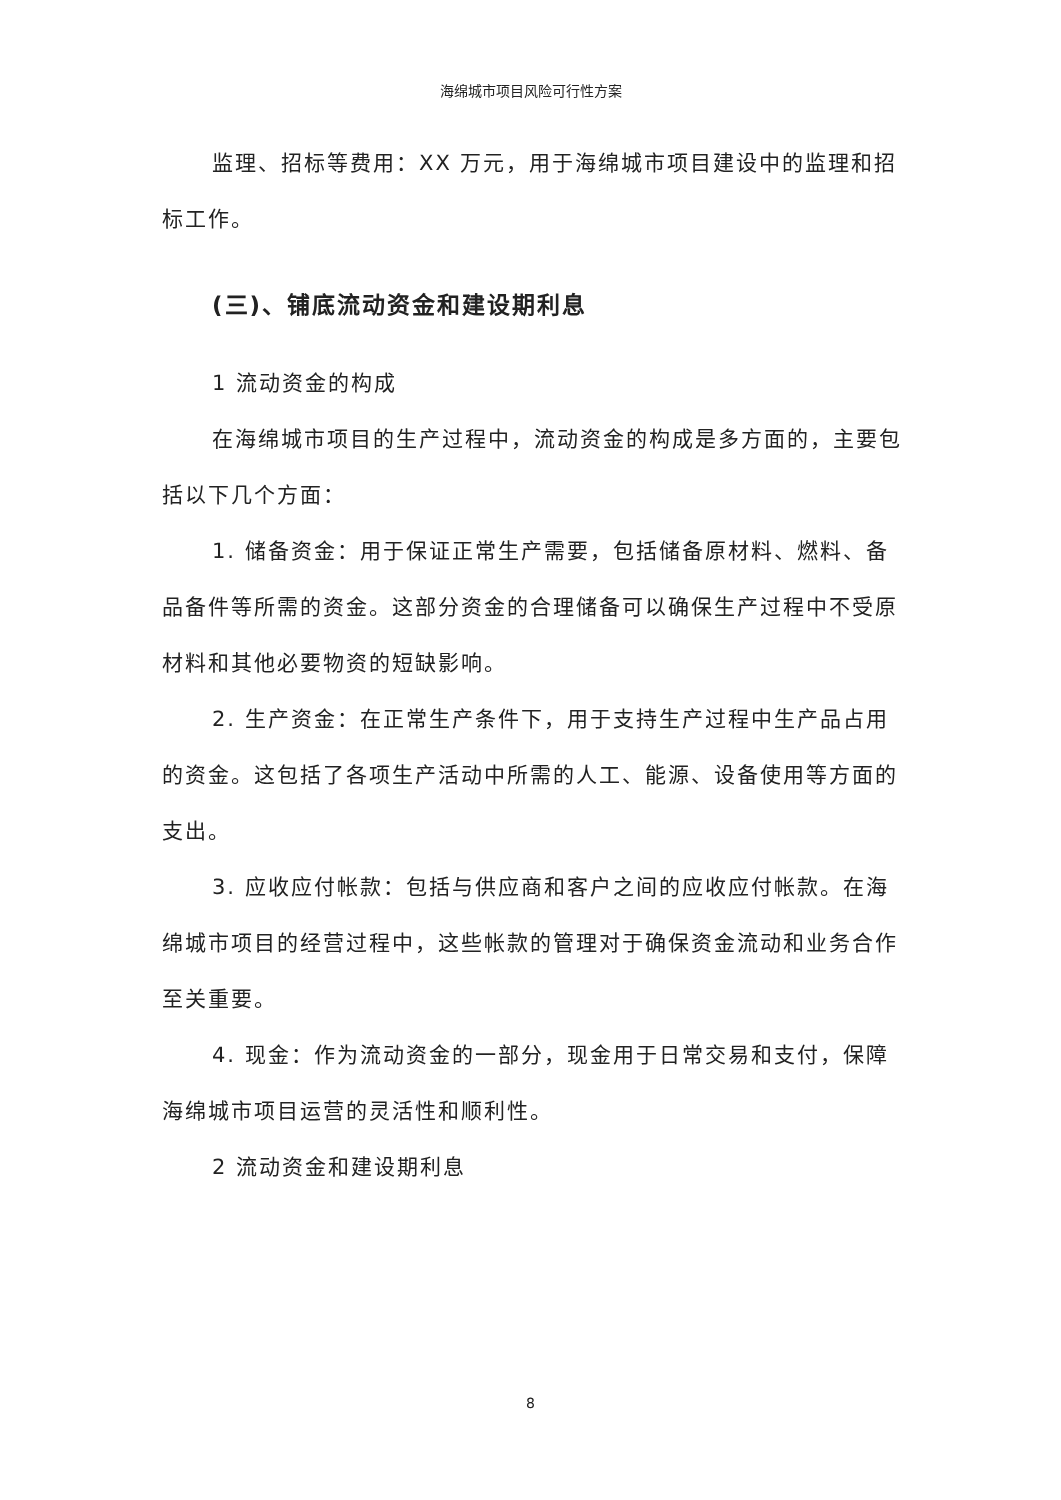海绵城市项目风险可行性方案
监理、招标等费用：XX 万元，用于海绵城市项目建设中的监理和招标工作。
(三)、铺底流动资金和建设期利息
1 流动资金的构成
在海绵城市项目的生产过程中，流动资金的构成是多方面的，主要包括以下几个方面：
1. 储备资金：用于保证正常生产需要，包括储备原材料、燃料、备品备件等所需的资金。这部分资金的合理储备可以确保生产过程中不受原材料和其他必要物资的短缺影响。
2. 生产资金：在正常生产条件下，用于支持生产过程中生产品占用的资金。这包括了各项生产活动中所需的人工、能源、设备使用等方面的支出。
3. 应收应付帐款：包括与供应商和客户之间的应收应付帐款。在海绵城市项目的经营过程中，这些帐款的管理对于确保资金流动和业务合作至关重要。
4. 现金：作为流动资金的一部分，现金用于日常交易和支付，保障海绵城市项目运营的灵活性和顺利性。
2 流动资金和建设期利息
8